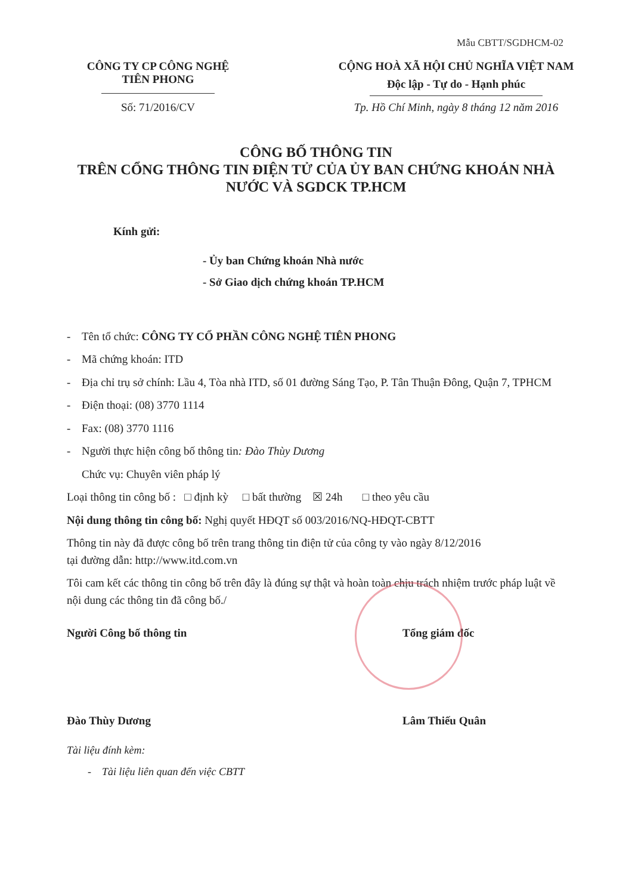Mẫu CBTT/SGDHCM-02
CÔNG TY CP CÔNG NGHỆ
TIÊN PHONG
Số: 71/2016/CV
CỘNG HOÀ XÃ HỘI CHỦ NGHĨA VIỆT NAM
Độc lập - Tự do - Hạnh phúc
Tp. Hồ Chí Minh, ngày 8 tháng 12 năm 2016
CÔNG BỐ THÔNG TIN
TRÊN CỔNG THÔNG TIN ĐIỆN TỬ CỦA ỦY BAN CHỨNG KHOÁN NHÀ
NƯỚC VÀ SGDCK TP.HCM
Kính gửi:
- Ủy ban Chứng khoán Nhà nước
- Sở Giao dịch chứng khoán TP.HCM
- Tên tổ chức: CÔNG TY CỔ PHẦN CÔNG NGHỆ TIÊN PHONG
- Mã chứng khoán: ITD
- Địa chỉ trụ sở chính: Lầu 4, Tòa nhà ITD, số 01 đường Sáng Tạo, P. Tân Thuận Đông, Quận 7, TPHCM
- Điện thoại: (08) 3770 1114
- Fax: (08) 3770 1116
- Người thực hiện công bố thông tin: Đào Thùy Dương
Chức vụ: Chuyên viên pháp lý
Loại thông tin công bố : □ định kỳ □ bất thường ☒ 24h □ theo yêu cầu
Nội dung thông tin công bố: Nghị quyết HĐQT số 003/2016/NQ-HĐQT-CBTT
Thông tin này đã được công bố trên trang thông tin điện tử của công ty vào ngày 8/12/2016
tại đường dẫn: http://www.itd.com.vn
Tôi cam kết các thông tin công bố trên đây là đúng sự thật và hoàn toàn chịu trách nhiệm trước pháp luật về nội dung các thông tin đã công bố./
Người Công bố thông tin
Đào Thùy Dương
Tổng giám đốc
Lâm Thiếu Quân
Tài liệu đính kèm:
- Tài liệu liên quan đến việc CBTT